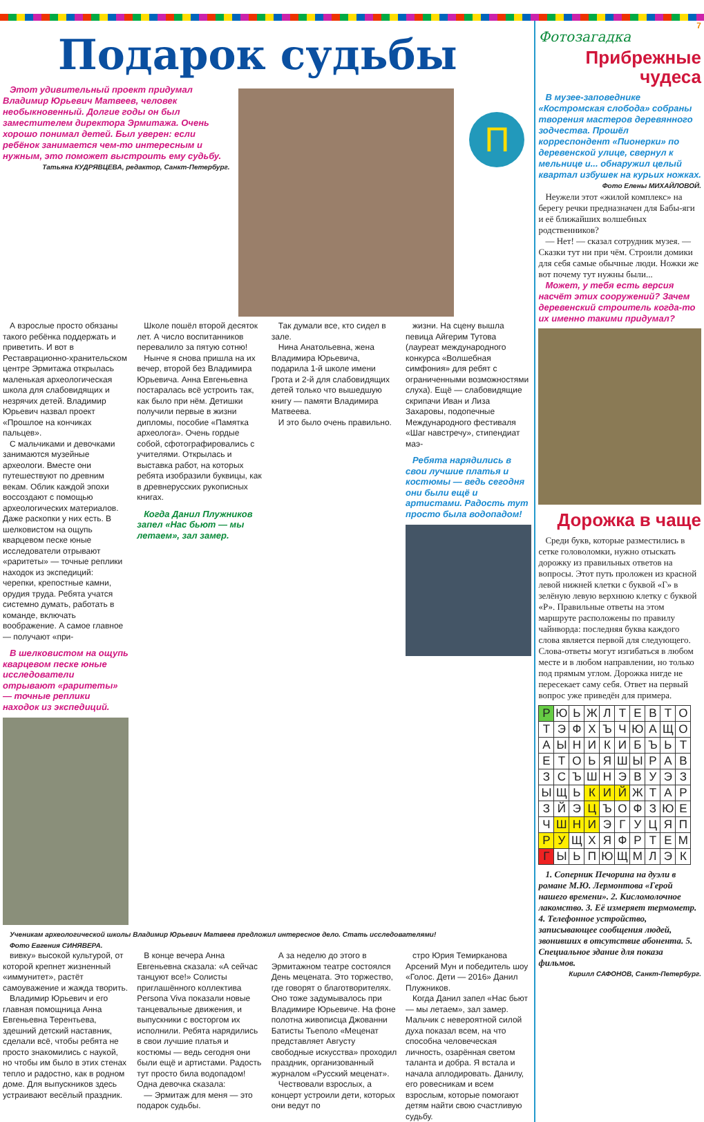Подарок судьбы
Этот удивительный проект придумал Владимир Юрьевич Матвеев, человек необыкновенный. Долгие годы он был заместителем директора Эрмитажа. Очень хорошо понимал детей. Был уверен: если ребёнок занимается чем-то интересным и нужным, это поможет выстроить ему судьбу.
Татьяна КУДРЯВЦЕВА, редактор, Санкт-Петербург.
П
А взрослые просто обязаны такого ребёнка поддержать и приветить. И вот в Реставрационно-хранительском центре Эрмитажа открылась маленькая археологическая школа для слабовидящих и незрячих детей. Владимир Юрьевич назвал проект «Прошлое на кончиках пальцев».
С мальчиками и девочками занимаются музейные археологи. Вместе они путешествуют по древним векам. Облик каждой эпохи воссоздают с помощью археологических материалов. Даже раскопки у них есть. В шелковистом на ощупь кварцевом песке юные исследователи отрывают «раритеты» — точные реплики находок из экспедиций: черепки, крепостные камни, орудия труда. Ребята учатся системно думать, работать в команде, включать воображение. А самое главное — получают «при-
В шелковистом на ощупь кварцевом песке юные исследователи отрывают «раритеты» — точные реплики находок из экспедиций.
Школе пошёл второй десяток лет. А число воспитанников перевалило за пятую сотню!
Нынче я снова пришла на их вечер, второй без Владимира Юрьевича. Анна Евгеньевна постаралась всё устроить так, как было при нём. Детишки получили первые в жизни дипломы, пособие «Памятка археолога». Очень гордые собой, сфотографировались с учителями. Открылась и выставка работ, на которых ребята изобразили буквицы, как в древнерусских рукописных книгах.
Когда Данил Плужников запел «Нас бьют — мы летаем», зал замер.
Так думали все, кто сидел в зале.
Нина Анатольевна, жена Владимира Юрьевича, подарила 1-й школе имени Грота и 2-й для слабовидящих детей только что вышедшую книгу — памяти Владимира Матвеева.
И это было очень правильно.
жизни. На сцену вышла певица Айгерим Тутова (лауреат международного конкурса «Волшебная симфония» для ребят с ограниченными возможностями слуха). Ещё — слабовидящие скрипачи Иван и Лиза Захаровы, подопечные Международного фестиваля «Шаг навстречу», стипендиат маэ-
Ребята нарядились в свои лучшие платья и костюмы — ведь сегодня они были ещё и артистами. Радость тут просто была водопадом!
Ученикам археологической школы Владимир Юрьевич Матвеев предложил интересное дело. Стать исследователями!
Фото Евгения СИНЯВЕРА.
вивку» высокой культурой, от которой крепнет жизненный «иммунитет», растёт самоуважение и жажда творить.
Владимир Юрьевич и его главная помощница Анна Евгеньевна Терентьева, здешний детский наставник, сделали всё, чтобы ребята не просто знакомились с наукой, но чтобы им было в этих стенах тепло и радостно, как в родном доме. Для выпускников здесь устраивают весёлый праздник.
В конце вечера Анна Евгеньевна сказала: «А сейчас танцуют все!» Солисты приглашённого коллектива Persona Viva показали новые танцевальные движения, и выпускники с восторгом их исполнили. Ребята нарядились в свои лучшие платья и костюмы — ведь сегодня они были ещё и артистами. Радость тут просто била водопадом! Одна девочка сказала:
— Эрмитаж для меня — это подарок судьбы.
А за неделю до этого в Эрмитажном театре состоялся День мецената. Это торжество, где говорят о благотворителях. Оно тоже задумывалось при Владимире Юрьевиче. На фоне полотна живописца Джованни Батисты Тьеполо «Меценат представляет Августу свободные искусства» проходил праздник, организованный журналом «Русский меценат».
Чествовали взрослых, а концерт устроили дети, которых они ведут по
стро Юрия Темирканова Арсений Мун и победитель шоу «Голос. Дети — 2016» Данил Плужников.
Когда Данил запел «Нас бьют — мы летаем», зал замер. Мальчик с невероятной силой духа показал всем, на что способна человеческая личность, озарённая светом таланта и добра. Я встала и начала аплодировать. Данилу, его ровесникам и всем взрослым, которые помогают детям найти свою счастливую судьбу.
7
Фотозагадка
Прибрежные чудеса
В музее-заповеднике «Костромская слобода» собраны творения мастеров деревянного зодчества. Прошёл корреспондент «Пионерки» по деревенской улице, свернул к мельнице и... обнаружил целый квартал избушек на курьих ножках.
Фото Елены МИХАЙЛОВОЙ.
Неужели этот «жилой комплекс» на берегу речки предназначен для Бабы-яги и её ближайших волшебных родственников?
— Нет! — сказал сотрудник музея. — Сказки тут ни при чём. Строили домики для себя самые обычные люди. Ножки же вот почему тут нужны были...
Может, у тебя есть версия насчёт этих сооружений? Зачем деревенский строитель когда-то их именно такими придумал?
Дорожка в чаще
Среди букв, которые разместились в сетке головоломки, нужно отыскать дорожку из правильных ответов на вопросы. Этот путь проложен из красной левой нижней клетки с буквой «Г» в зелёную левую верхнюю клетку с буквой «Р». Правильные ответы на этом маршруте расположены по правилу чайнворда: последняя буква каждого слова является первой для следующего. Слова-ответы могут изгибаться в любом месте и в любом направлении, но только под прямым углом. Дорожка нигде не пересекает саму себя. Ответ на первый вопрос уже приведён для примера.
| Р | Ю | Ь | Ж | Л | Т | Е | В | Т | О |
| Т | Э | Ф | Х | Ъ | Ч | Ю | А | Щ | О |
| А | Ы | Н | И | К | И | Б | Ъ | Ь | Т |
| Е | Т | О | Ь | Я | Ш | Ы | Р | А | В |
| З | С | Ъ | Ш | Н | Э | В | У | Э | З |
| Ы | Щ | Ь | К | И | Й | Ж | Т | А | Р |
| З | Й | Э | Ц | Ъ | О | Ф | З | Ю | Е |
| Ч | Ш | Н | И | Э | Г | У | Ц | Я | П |
| Р | У | Щ | Х | Я | Ф | Р | Т | Е | М |
| Г | Ы | Ь | П | Ю | Щ | М | Л | Э | К |
1. Соперник Печорина на дуэли в романе М.Ю. Лермонтова «Герой нашего времени». 2. Кисломолочное лакомство. 3. Её измеряет термометр. 4. Телефонное устройство, записывающее сообщения людей, звонивших в отсутствие абонента. 5. Специальное здание для показа фильмов.
Кирилл САФОНОВ, Санкт-Петербург.